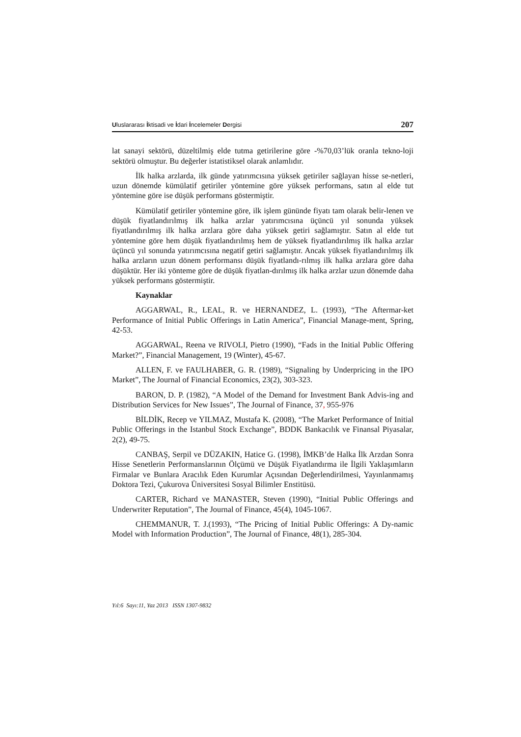Uluslararası İktisadi ve İdari İncelemeler Dergisi 207
lat sanayi sektörü, düzeltilmiş elde tutma getirilerine göre -%70,03’lük oranla tekno-loji sektörü olmuştur. Bu değerler istatistiksel olarak anlamlıdır.
İlk halka arzlarda, ilk günde yatırımcısına yüksek getiriler sağlayan hisse se-netleri, uzun dönemde kümülatif getiriler yöntemine göre yüksek performans, satın al elde tut yöntemine göre ise düşük performans göstermiştir.
Kümülatif getiriler yöntemine göre, ilk işlem gününde fiyatı tam olarak belir-lenen ve düşük fiyatlandırılmış ilk halka arzlar yatırımcısına üçüncü yıl sonunda yüksek fiyatlandırılmış ilk halka arzlara göre daha yüksek getiri sağlamıştır. Satın al elde tut yöntemine göre hem düşük fiyatlandırılmış hem de yüksek fiyatlandırılmış ilk halka arzlar üçüncü yıl sonunda yatırımcısına negatif getiri sağlamıştır. Ancak yüksek fiyatlandırılmış ilk halka arzların uzun dönem performansı düşük fiyatlandı-rılmış ilk halka arzlara göre daha düşüktür. Her iki yönteme göre de düşük fiyatlan-dırılmış ilk halka arzlar uzun dönemde daha yüksek performans göstermiştir.
Kaynaklar
AGGARWAL, R., LEAL, R. ve HERNANDEZ, L. (1993), “The Aftermar-ket Performance of Initial Public Offerings in Latin America”, Financial Manage-ment, Spring, 42-53.
AGGARWAL, Reena ve RIVOLI, Pietro (1990), “Fads in the Initial Public Offering Market?”, Financial Management, 19 (Winter), 45-67.
ALLEN, F. ve FAULHABER, G. R. (1989), “Signaling by Underpricing in the IPO Market”, The Journal of Financial Economics, 23(2), 303-323.
BARON, D. P. (1982), “A Model of the Demand for Investment Bank Advis-ing and Distribution Services for New Issues”, The Journal of Finance, 37, 955-976
BİLDİK, Recep ve YILMAZ, Mustafa K. (2008), “The Market Performance of Initial Public Offerings in the Istanbul Stock Exchange”, BDDK Bankacılık ve Finansal Piyasalar, 2(2), 49-75.
CANBAŞ, Serpil ve DÜZAKIN, Hatice G. (1998), İMKB’de Halka İlk Arzdan Sonra Hisse Senetlerin Performanslarının Ölçümü ve Düşük Fiyatlandırma ile İlgili Yaklaşımların Firmalar ve Bunlara Aracılık Eden Kurumlar Açısından Değerlendirilmesi, Yayınlanmamış Doktora Tezi, Çukurova Üniversitesi Sosyal Bilimler Enstitüsü.
CARTER, Richard ve MANASTER, Steven (1990), “Initial Public Offerings and Underwriter Reputation”, The Journal of Finance, 45(4), 1045-1067.
CHEMMANUR, T. J.(1993), “The Pricing of Initial Public Offerings: A Dy-namic Model with Information Production”, The Journal of Finance, 48(1), 285-304.
Yıl:6 Sayı:11, Yaz 2013 ISSN 1307-9832